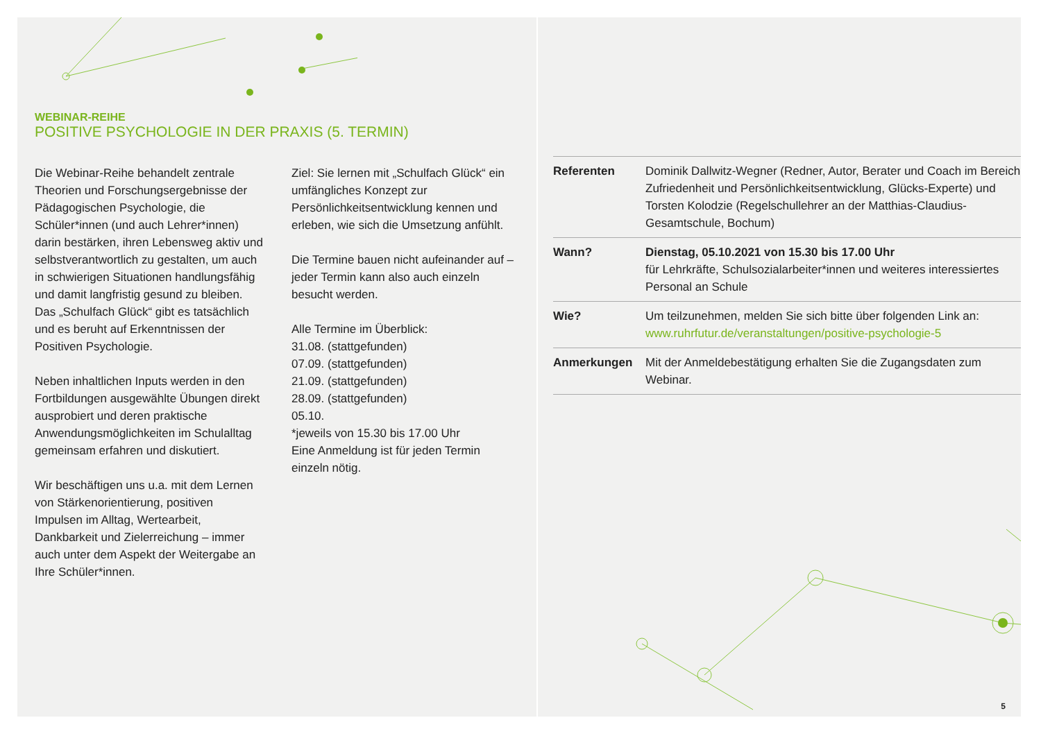WEBINAR-REIHE
POSITIVE PSYCHOLOGIE IN DER PRAXIS (5. TERMIN)
Die Webinar-Reihe behandelt zentrale Theorien und Forschungsergebnisse der Pädagogischen Psychologie, die Schüler*innen (und auch Lehrer*innen) darin bestärken, ihren Lebensweg aktiv und selbstverantwortlich zu gestalten, um auch in schwierigen Situationen handlungsfähig und damit langfristig gesund zu bleiben. Das „Schulfach Glück“ gibt es tatsächlich und es beruht auf Erkenntnissen der Positiven Psychologie.
Neben inhaltlichen Inputs werden in den Fortbildungen ausgewählte Übungen direkt ausprobiert und deren praktische Anwendungsmöglichkeiten im Schulalltag gemeinsam erfahren und diskutiert.
Wir beschäftigen uns u.a. mit dem Lernen von Stärkenorientierung, positiven Impulsen im Alltag, Wertearbeit, Dankbarkeit und Zielerreichung – immer auch unter dem Aspekt der Weitergabe an Ihre Schüler*innen.
Ziel: Sie lernen mit „Schulfach Glück“ ein umfängliches Konzept zur Persönlichkeitsentwicklung kennen und erleben, wie sich die Umsetzung anfühlt.
Die Termine bauen nicht aufeinander auf – jeder Termin kann also auch einzeln besucht werden.
Alle Termine im Überblick:
31.08. (stattgefunden)
07.09. (stattgefunden)
21.09. (stattgefunden)
28.09. (stattgefunden)
05.10.
*jeweils von 15.30 bis 17.00 Uhr
Eine Anmeldung ist für jeden Termin einzeln nötig.
| Referenten | Dominik Dallwitz-Wegner (Redner, Autor, Berater und Coach im Bereich Zufriedenheit und Persönlichkeitsentwicklung, Glücks-Experte) und Torsten Kolodzie (Regelschullehrer an der Matthias-Claudius-Gesamtschule, Bochum) |
| Wann? | Dienstag, 05.10.2021 von 15.30 bis 17.00 Uhr für Lehrkräfte, Schulsozialarbeiter*innen und weiteres interessiertes Personal an Schule |
| Wie? | Um teilzunehmen, melden Sie sich bitte über folgenden Link an: www.ruhrfutur.de/veranstaltungen/positive-psychologie-5 |
| Anmerkungen | Mit der Anmeldebestätigung erhalten Sie die Zugangsdaten zum Webinar. |
5